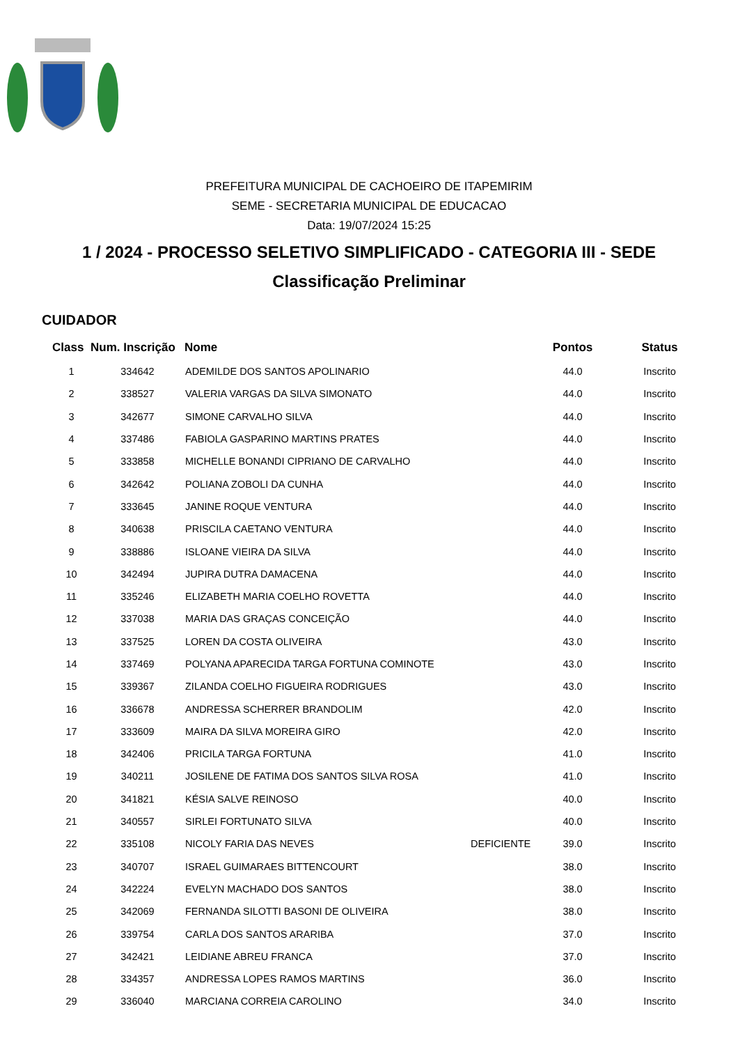PREFEITURA MUNICIPAL DE CACHOEIRO DE ITAPEMIRIM
SEME - SECRETARIA MUNICIPAL DE EDUCACAO
Data: 19/07/2024 15:25
1 / 2024 - PROCESSO SELETIVO SIMPLIFICADO - CATEGORIA III - SEDE
Classificação Preliminar
CUIDADOR
| Class | Num. Inscrição | Nome | | Pontos | Status |
| --- | --- | --- | --- | --- | --- |
| 1 | 334642 | ADEMILDE DOS SANTOS APOLINARIO | | 44.0 | Inscrito |
| 2 | 338527 | VALERIA VARGAS DA SILVA SIMONATO | | 44.0 | Inscrito |
| 3 | 342677 | SIMONE CARVALHO SILVA | | 44.0 | Inscrito |
| 4 | 337486 | FABIOLA GASPARINO MARTINS PRATES | | 44.0 | Inscrito |
| 5 | 333858 | MICHELLE BONANDI CIPRIANO DE CARVALHO | | 44.0 | Inscrito |
| 6 | 342642 | POLIANA ZOBOLI DA CUNHA | | 44.0 | Inscrito |
| 7 | 333645 | JANINE ROQUE VENTURA | | 44.0 | Inscrito |
| 8 | 340638 | PRISCILA CAETANO VENTURA | | 44.0 | Inscrito |
| 9 | 338886 | ISLOANE VIEIRA DA SILVA | | 44.0 | Inscrito |
| 10 | 342494 | JUPIRA DUTRA DAMACENA | | 44.0 | Inscrito |
| 11 | 335246 | ELIZABETH MARIA COELHO ROVETTA | | 44.0 | Inscrito |
| 12 | 337038 | MARIA DAS GRAÇAS CONCEIÇÃO | | 44.0 | Inscrito |
| 13 | 337525 | LOREN DA COSTA OLIVEIRA | | 43.0 | Inscrito |
| 14 | 337469 | POLYANA APARECIDA TARGA FORTUNA COMINOTE | | 43.0 | Inscrito |
| 15 | 339367 | ZILANDA COELHO FIGUEIRA RODRIGUES | | 43.0 | Inscrito |
| 16 | 336678 | ANDRESSA SCHERRER BRANDOLIM | | 42.0 | Inscrito |
| 17 | 333609 | MAIRA DA SILVA MOREIRA GIRO | | 42.0 | Inscrito |
| 18 | 342406 | PRICILA TARGA FORTUNA | | 41.0 | Inscrito |
| 19 | 340211 | JOSILENE DE FATIMA DOS SANTOS SILVA ROSA | | 41.0 | Inscrito |
| 20 | 341821 | KÉSIA SALVE REINOSO | | 40.0 | Inscrito |
| 21 | 340557 | SIRLEI FORTUNATO SILVA | | 40.0 | Inscrito |
| 22 | 335108 | NICOLY FARIA DAS NEVES | DEFICIENTE | 39.0 | Inscrito |
| 23 | 340707 | ISRAEL GUIMARAES BITTENCOURT | | 38.0 | Inscrito |
| 24 | 342224 | EVELYN MACHADO DOS SANTOS | | 38.0 | Inscrito |
| 25 | 342069 | FERNANDA SILOTTI BASONI DE OLIVEIRA | | 38.0 | Inscrito |
| 26 | 339754 | CARLA DOS SANTOS ARARIBA | | 37.0 | Inscrito |
| 27 | 342421 | LEIDIANE ABREU FRANCA | | 37.0 | Inscrito |
| 28 | 334357 | ANDRESSA LOPES RAMOS MARTINS | | 36.0 | Inscrito |
| 29 | 336040 | MARCIANA CORREIA CAROLINO | | 34.0 | Inscrito |